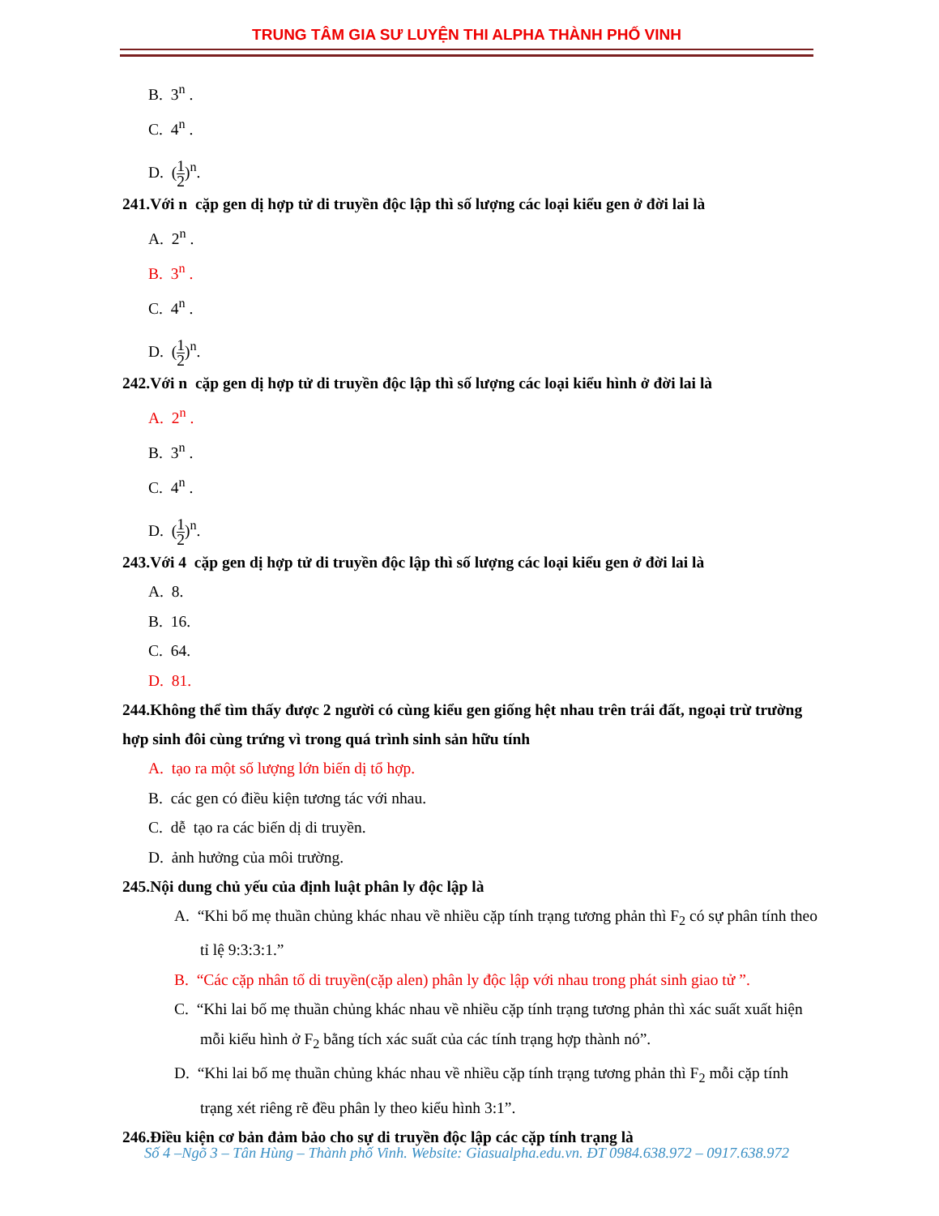TRUNG TÂM GIA SƯ LUYỆN THI ALPHA THÀNH PHỐ VINH
B. 3<sup>n</sup> .
C. 4<sup>n</sup> .
D. (1 2)<sup>n</sup>.
241.Với n cặp gen dị hợp tử di truyền độc lập thì số lượng các loại kiểu gen ở đời lai là
A. 2<sup>n</sup> .
B. 3<sup>n</sup> .
C. 4<sup>n</sup> .
D. (1 2)<sup>n</sup>.
242.Với n cặp gen dị hợp tử di truyền độc lập thì số lượng các loại kiểu hình ở đời lai là
A. 2<sup>n</sup> .
B. 3<sup>n</sup> .
C. 4<sup>n</sup> .
D. (1 2)<sup>n</sup>.
243.Với 4 cặp gen dị hợp tử di truyền độc lập thì số lượng các loại kiểu gen ở đời lai là
A. 8.
B. 16.
C. 64.
D. 81.
244.Không thể tìm thấy được 2 người có cùng kiểu gen giống hệt nhau trên trái đất, ngoại trừ trường hợp sinh đôi cùng trứng vì trong quá trình sinh sản hữu tính
A. tạo ra một số lượng lớn biến dị tổ hợp.
B. các gen có điều kiện tương tác với nhau.
C. dễ tạo ra các biến dị di truyền.
D. ảnh hưởng của môi trường.
245.Nội dung chủ yếu của định luật phân ly độc lập là
A. “Khi bố mẹ thuần chủng khác nhau về nhiều cặp tính trạng tương phản thì F<sub>2</sub> có sự phân tính theo tỉ lệ 9:3:3:1.”
B. “Các cặp nhân tố di truyền(cặp alen) phân ly độc lập với nhau trong phát sinh giao tử ”.
C. “Khi lai bố mẹ thuần chủng khác nhau về nhiều cặp tính trạng tương phản thì xác suất xuất hiện mỗi kiểu hình ở F<sub>2</sub> bằng tích xác suất của các tính trạng hợp thành nó”.
D. “Khi lai bố mẹ thuần chủng khác nhau về nhiều cặp tính trạng tương phản thì F<sub>2</sub> mỗi cặp tính trạng xét riêng rẽ đều phân ly theo kiểu hình 3:1”.
246.Điều kiện cơ bản đảm bảo cho sự di truyền độc lập các cặp tính trạng là
Số 4 –Ngõ 3 – Tân Hùng – Thành phố Vinh. Website: Giasualpha.edu.vn. ĐT 0984.638.972 – 0917.638.972